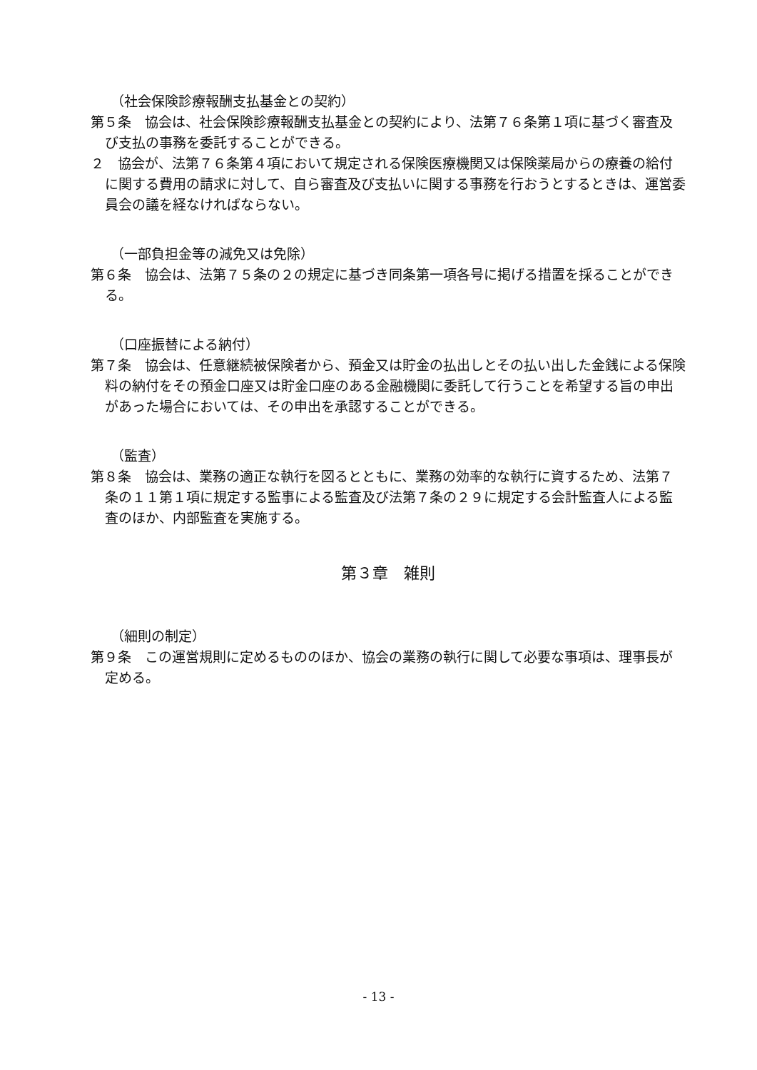（社会保険診療報酬支払基金との契約）
第５条　協会は、社会保険診療報酬支払基金との契約により、法第７６条第１項に基づく審査及び支払の事務を委託することができる。
２　協会が、法第７６条第４項において規定される保険医療機関又は保険薬局からの療養の給付に関する費用の請求に対して、自ら審査及び支払いに関する事務を行おうとするときは、運営委員会の議を経なければならない。
（一部負担金等の減免又は免除）
第６条　協会は、法第７５条の２の規定に基づき同条第一項各号に掲げる措置を採ることができる。
（口座振替による納付）
第７条　協会は、任意継続被保険者から、預金又は貯金の払出しとその払い出した金銭による保険料の納付をその預金口座又は貯金口座のある金融機関に委託して行うことを希望する旨の申出があった場合においては、その申出を承認することができる。
（監査）
第８条　協会は、業務の適正な執行を図るとともに、業務の効率的な執行に資するため、法第７条の１１第１項に規定する監事による監査及び法第７条の２９に規定する会計監査人による監査のほか、内部監査を実施する。
第３章　雑則
（細則の制定）
第９条　この運営規則に定めるもののほか、協会の業務の執行に関して必要な事項は、理事長が定める。
- 13 -